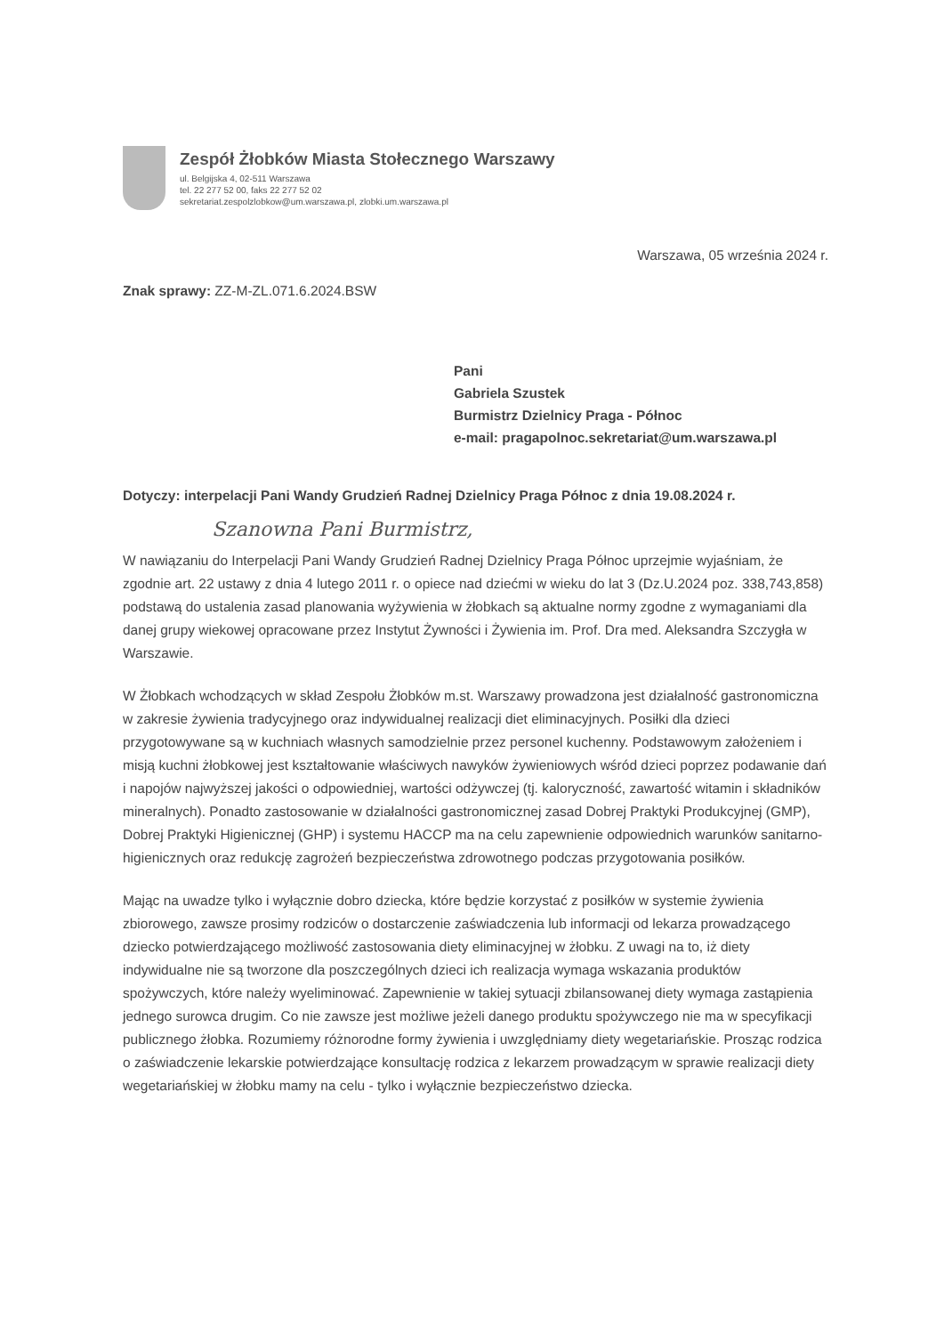Zespół Żłobków Miasta Stołecznego Warszawy
ul. Belgijska 4, 02-511 Warszawa
tel. 22 277 52 00, faks 22 277 52 02
sekretariat.zespolzlobkow@um.warszawa.pl, zlobki.um.warszawa.pl
Warszawa, 05 września 2024 r.
Znak sprawy: ZZ-M-ZL.071.6.2024.BSW
Pani
Gabriela Szustek
Burmistrz Dzielnicy Praga - Północ
e-mail: pragapolnoc.sekretariat@um.warszawa.pl
Dotyczy: interpelacji Pani Wandy Grudzień Radnej Dzielnicy Praga Północ z dnia 19.08.2024 r.
Szanowna Pani Burmistrz,
W nawiązaniu do Interpelacji Pani Wandy Grudzień Radnej Dzielnicy Praga Północ uprzejmie wyjaśniam, że zgodnie art. 22 ustawy z dnia 4 lutego 2011 r. o opiece nad dziećmi w wieku do lat 3 (Dz.U.2024 poz. 338,743,858) podstawą do ustalenia zasad planowania wyżywienia w żłobkach są aktualne normy zgodne z wymaganiami dla danej grupy wiekowej opracowane przez Instytut Żywności i Żywienia im. Prof. Dra med. Aleksandra Szczygła w Warszawie.
W Żłobkach wchodzących w skład Zespołu Żłobków m.st. Warszawy prowadzona jest działalność gastronomiczna w zakresie żywienia tradycyjnego oraz indywidualnej realizacji diet eliminacyjnych. Posiłki dla dzieci przygotowywane są w kuchniach własnych samodzielnie przez personel kuchenny. Podstawowym założeniem i misją kuchni żłobkowej jest kształtowanie właściwych nawyków żywieniowych wśród dzieci poprzez podawanie dań i napojów najwyższej jakości o odpowiedniej, wartości odżywczej (tj. kaloryczność, zawartość witamin i składników mineralnych). Ponadto zastosowanie w działalności gastronomicznej zasad Dobrej Praktyki Produkcyjnej (GMP), Dobrej Praktyki Higienicznej (GHP) i systemu HACCP ma na celu zapewnienie odpowiednich warunków sanitarno-higienicznych oraz redukcję zagrożeń bezpieczeństwa zdrowotnego podczas przygotowania posiłków.
Mając na uwadze tylko i wyłącznie dobro dziecka, które będzie korzystać z posiłków w systemie żywienia zbiorowego, zawsze prosimy rodziców o dostarczenie zaświadczenia lub informacji od lekarza prowadzącego dziecko potwierdzającego możliwość zastosowania diety eliminacyjnej w żłobku. Z uwagi na to, iż diety indywidualne nie są tworzone dla poszczególnych dzieci ich realizacja wymaga wskazania produktów spożywczych, które należy wyeliminować. Zapewnienie w takiej sytuacji zbilansowanej diety wymaga zastąpienia jednego surowca drugim. Co nie zawsze jest możliwe jeżeli danego produktu spożywczego nie ma w specyfikacji publicznego żłobka. Rozumiemy różnorodne formy żywienia i uwzględniamy diety wegetariańskie. Prosząc rodzica o zaświadczenie lekarskie potwierdzające konsultację rodzica z lekarzem prowadzącym w sprawie realizacji diety wegetariańskiej w żłobku mamy na celu - tylko i wyłącznie bezpieczeństwo dziecka.